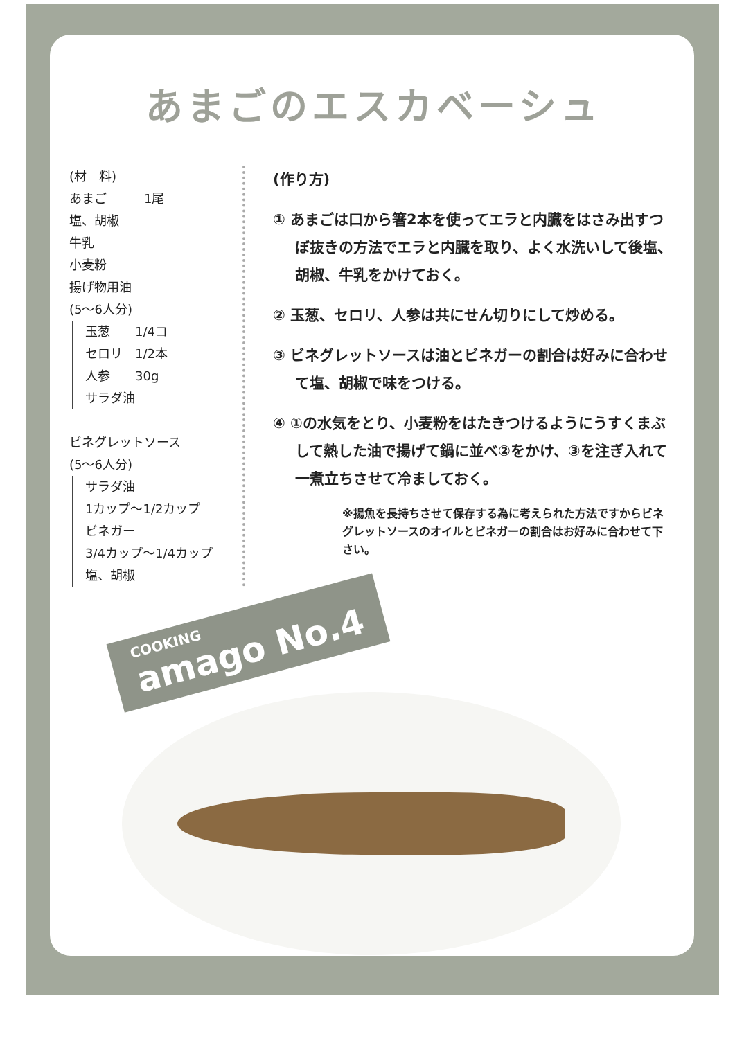あまごのエスカベーシュ
(材　料)
あまご　　　1尾
塩、胡椒
牛乳
小麦粉
揚げ物用油
(5～6人分)
玉葱　　1/4コ
セロリ　1/2本
人参　　30g
サラダ油
ビネグレットソース
(5～6人分)
サラダ油
1カップ～1/2カップ
ビネガー
3/4カップ～1/4カップ
塩、胡椒
(作り方)
① あまごは口から箸2本を使ってエラと内臓をはさみ出すつぼ抜きの方法でエラと内臓を取り、よく水洗いして後塩、胡椒、牛乳をかけておく。
② 玉葱、セロリ、人参は共にせん切りにして炒める。
③ ビネグレットソースは油とビネガーの割合は好みに合わせて塩、胡椒で味をつける。
④ ①の水気をとり、小麦粉をはたきつけるようにうすくまぶして熱した油で揚げて鍋に並べ②をかけ、③を注ぎ入れて一煮立ちさせて冷ましておく。
※揚魚を長持ちさせて保存する為に考えられた方法ですからビネグレットソースのオイルとビネガーの割合はお好みに合わせて下さい。
COOKING amago No.4